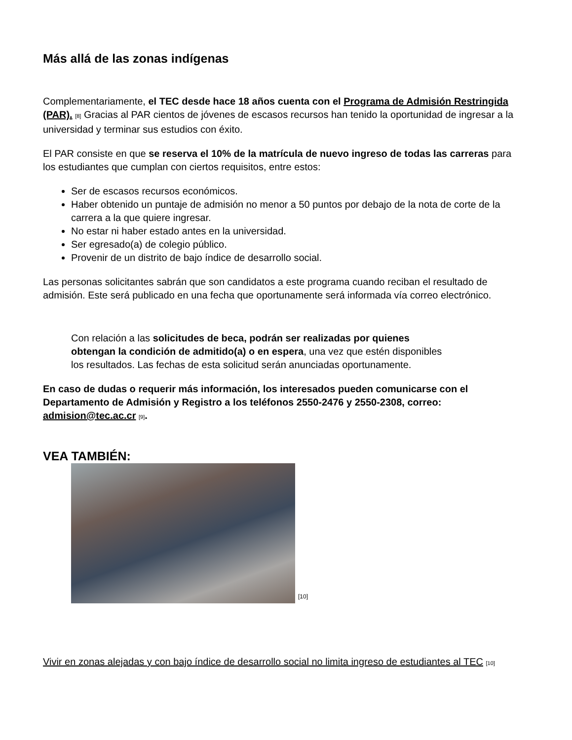Más allá de las zonas indígenas
Complementariamente, el TEC desde hace 18 años cuenta con el Programa de Admisión Restringida (PAR). [8] Gracias al PAR cientos de jóvenes de escasos recursos han tenido la oportunidad de ingresar a la universidad y terminar sus estudios con éxito.
El PAR consiste en que se reserva el 10% de la matrícula de nuevo ingreso de todas las carreras para los estudiantes que cumplan con ciertos requisitos, entre estos:
Ser de escasos recursos económicos.
Haber obtenido un puntaje de admisión no menor a 50 puntos por debajo de la nota de corte de la carrera a la que quiere ingresar.
No estar ni haber estado antes en la universidad.
Ser egresado(a) de colegio público.
Provenir de un distrito de bajo índice de desarrollo social.
Las personas solicitantes sabrán que son candidatos a este programa cuando reciban el resultado de admisión. Este será publicado en una fecha que oportunamente será informada vía correo electrónico.
Con relación a las solicitudes de beca, podrán ser realizadas por quienes obtengan la condición de admitido(a) o en espera, una vez que estén disponibles los resultados. Las fechas de esta solicitud serán anunciadas oportunamente.
En caso de dudas o requerir más información, los interesados pueden comunicarse con el Departamento de Admisión y Registro a los teléfonos 2550-2476 y 2550-2308, correo: admision@tec.ac.cr [9].
VEA TAMBIÉN:
[10]
Vivir en zonas alejadas y con bajo índice de desarrollo social no limita ingreso de estudiantes al TEC [10]